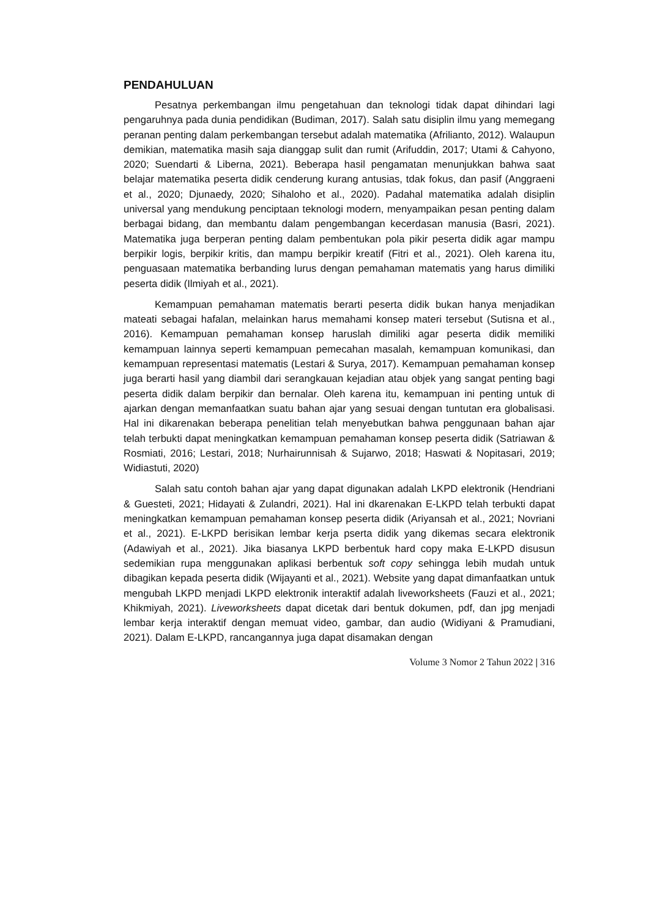PENDAHULUAN
Pesatnya perkembangan ilmu pengetahuan dan teknologi tidak dapat dihindari lagi pengaruhnya pada dunia pendidikan (Budiman, 2017). Salah satu disiplin ilmu yang memegang peranan penting dalam perkembangan tersebut adalah matematika (Afrilianto, 2012). Walaupun demikian, matematika masih saja dianggap sulit dan rumit (Arifuddin, 2017; Utami & Cahyono, 2020; Suendarti & Liberna, 2021). Beberapa hasil pengamatan menunjukkan bahwa saat belajar matematika peserta didik cenderung kurang antusias, tdak fokus, dan pasif (Anggraeni et al., 2020; Djunaedy, 2020; Sihaloho et al., 2020). Padahal matematika adalah disiplin universal yang mendukung penciptaan teknologi modern, menyampaikan pesan penting dalam berbagai bidang, dan membantu dalam pengembangan kecerdasan manusia (Basri, 2021). Matematika juga berperan penting dalam pembentukan pola pikir peserta didik agar mampu berpikir logis, berpikir kritis, dan mampu berpikir kreatif (Fitri et al., 2021). Oleh karena itu, penguasaan matematika berbanding lurus dengan pemahaman matematis yang harus dimiliki peserta didik (Ilmiyah et al., 2021).
Kemampuan pemahaman matematis berarti peserta didik bukan hanya menjadikan mateati sebagai hafalan, melainkan harus memahami konsep materi tersebut (Sutisna et al., 2016). Kemampuan pemahaman konsep haruslah dimiliki agar peserta didik memiliki kemampuan lainnya seperti kemampuan pemecahan masalah, kemampuan komunikasi, dan kemampuan representasi matematis (Lestari & Surya, 2017). Kemampuan pemahaman konsep juga berarti hasil yang diambil dari serangkauan kejadian atau objek yang sangat penting bagi peserta didik dalam berpikir dan bernalar. Oleh karena itu, kemampuan ini penting untuk di ajarkan dengan memanfaatkan suatu bahan ajar yang sesuai dengan tuntutan era globalisasi. Hal ini dikarenakan beberapa penelitian telah menyebutkan bahwa penggunaan bahan ajar telah terbukti dapat meningkatkan kemampuan pemahaman konsep peserta didik (Satriawan & Rosmiati, 2016; Lestari, 2018; Nurhairunnisah & Sujarwo, 2018; Haswati & Nopitasari, 2019; Widiastuti, 2020)
Salah satu contoh bahan ajar yang dapat digunakan adalah LKPD elektronik (Hendriani & Guesteti, 2021; Hidayati & Zulandri, 2021). Hal ini dkarenakan E-LKPD telah terbukti dapat meningkatkan kemampuan pemahaman konsep peserta didik (Ariyansah et al., 2021; Novriani et al., 2021). E-LKPD berisikan lembar kerja pserta didik yang dikemas secara elektronik (Adawiyah et al., 2021). Jika biasanya LKPD berbentuk hard copy maka E-LKPD disusun sedemikian rupa menggunakan aplikasi berbentuk soft copy sehingga lebih mudah untuk dibagikan kepada peserta didik (Wijayanti et al., 2021). Website yang dapat dimanfaatkan untuk mengubah LKPD menjadi LKPD elektronik interaktif adalah liveworksheets (Fauzi et al., 2021; Khikmiyah, 2021). Liveworksheets dapat dicetak dari bentuk dokumen, pdf, dan jpg menjadi lembar kerja interaktif dengan memuat video, gambar, dan audio (Widiyani & Pramudiani, 2021). Dalam E-LKPD, rancangannya juga dapat disamakan dengan
Volume 3 Nomor 2 Tahun 2022 | 316